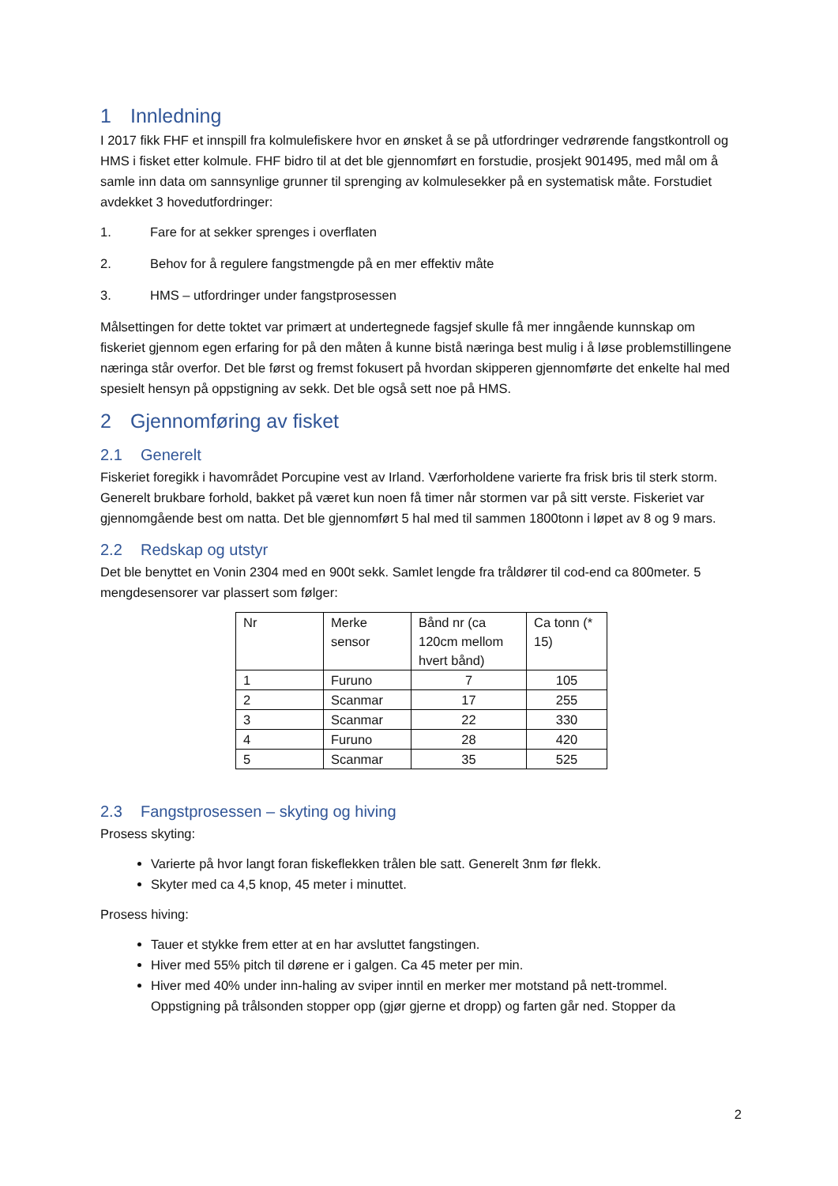1 Innledning
I 2017 fikk FHF et innspill fra kolmulefiskere hvor en ønsket å se på utfordringer vedrørende fangstkontroll og HMS i fisket etter kolmule. FHF bidro til at det ble gjennomført en forstudie, prosjekt 901495, med mål om å samle inn data om sannsynlige grunner til sprenging av kolmulesekker på en systematisk måte. Forstudiet avdekket 3 hovedutfordringer:
1. Fare for at sekker sprenges i overflaten
2. Behov for å regulere fangstmengde på en mer effektiv måte
3. HMS – utfordringer under fangstprosessen
Målsettingen for dette toktet var primært at undertegnede fagsjef skulle få mer inngående kunnskap om fiskeriet gjennom egen erfaring for på den måten å kunne bistå næringa best mulig i å løse problemstillingene næringa står overfor. Det ble først og fremst fokusert på hvordan skipperen gjennomførte det enkelte hal med spesielt hensyn på oppstigning av sekk. Det ble også sett noe på HMS.
2 Gjennomføring av fisket
2.1 Generelt
Fiskeriet foregikk i havområdet Porcupine vest av Irland. Værforholdene varierte fra frisk bris til sterk storm. Generelt brukbare forhold, bakket på været kun noen få timer når stormen var på sitt verste. Fiskeriet var gjennomgående best om natta. Det ble gjennomført 5 hal med til sammen 1800tonn i løpet av 8 og 9 mars.
2.2 Redskap og utstyr
Det ble benyttet en Vonin 2304 med en 900t sekk. Samlet lengde fra tråldører til cod-end ca 800meter. 5 mengdesensorer var plassert som følger:
| Nr | Merke sensor | Bånd nr (ca 120cm mellom hvert bånd) | Ca tonn (* 15) |
| 1 | Furuno | 7 | 105 |
| 2 | Scanmar | 17 | 255 |
| 3 | Scanmar | 22 | 330 |
| 4 | Furuno | 28 | 420 |
| 5 | Scanmar | 35 | 525 |
2.3 Fangstprosessen – skyting og hiving
Prosess skyting:
Varierte på hvor langt foran fiskeflekken trålen ble satt. Generelt 3nm før flekk.
Skyter med ca 4,5 knop, 45 meter i minuttet.
Prosess hiving:
Tauer et stykke frem etter at en har avsluttet fangstingen.
Hiver med 55% pitch til dørene er i galgen. Ca 45 meter per min.
Hiver med 40% under inn-haling av sviper inntil en merker mer motstand på nett-trommel. Oppstigning på trålsonden stopper opp (gjør gjerne et dropp) og farten går ned. Stopper da
2